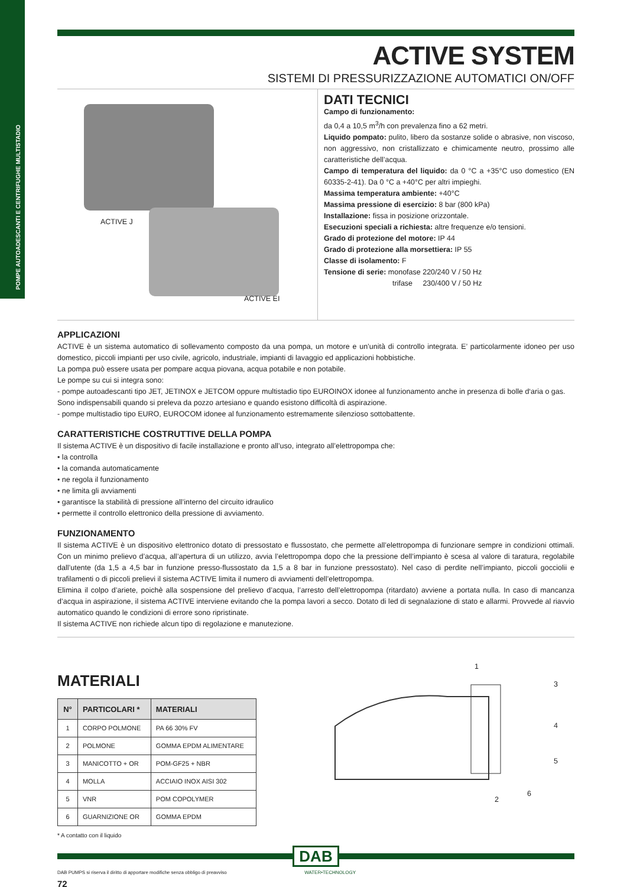POMPE AUTOADESCANTI E CENTRIFUGHE MULTISTADIO
ACTIVE SYSTEM
SISTEMI DI PRESSURIZZAZIONE AUTOMATICI ON/OFF
ACTIVE J
ACTIVE EI
DATI TECNICI
Campo di funzionamento:
da 0,4 a 10,5 m<sup>3</sup>/h con prevalenza fino a 62 metri.
Liquido pompato: pulito, libero da sostanze solide o abrasive, non viscoso, non aggressivo, non cristallizzato e chimicamente neutro, prossimo alle caratteristiche dell’acqua.
Campo di temperatura del liquido: da 0 °C a +35°C uso domestico (EN 60335-2-41). Da 0 °C a +40°C per altri impieghi.
Massima temperatura ambiente: +40°C
Massima pressione di esercizio: 8 bar (800 kPa)
Installazione: fissa in posizione orizzontale.
Esecuzioni speciali a richiesta: altre frequenze e/o tensioni.
Grado di protezione del motore: IP 44
Grado di protezione alla morsettiera: IP 55
Classe di isolamento: F
Tensione di serie: monofase 220/240 V / 50 Hz
trifase 230/400 V / 50 Hz
APPLICAZIONI
ACTIVE è un sistema automatico di sollevamento composto da una pompa, un motore e un’unità di controllo integrata. E’ particolarmente idoneo per uso domestico, piccoli impianti per uso civile, agricolo, industriale, impianti di lavaggio ed applicazioni hobbistiche.
La pompa può essere usata per pompare acqua piovana, acqua potabile e non potabile.
Le pompe su cui si integra sono:
- pompe autoadescanti tipo JET, JETINOX e JETCOM oppure multistadio tipo EUROINOX idonee al funzionamento anche in presenza di bolle d‘aria o gas. Sono indispensabili quando si preleva da pozzo artesiano e quando esistono difficoltà di aspirazione.
- pompe multistadio tipo EURO, EUROCOM idonee al funzionamento estremamente silenzioso sottobattente.
CARATTERISTICHE COSTRUTTIVE DELLA POMPA
Il sistema ACTIVE è un dispositivo di facile installazione e pronto all’uso, integrato all’elettropompa che:
• la controlla
• la comanda automaticamente
• ne regola il funzionamento
• ne limita gli avviamenti
• garantisce la stabilità di pressione all’interno del circuito idraulico
• permette il controllo elettronico della pressione di avviamento.
FUNZIONAMENTO
Il sistema ACTIVE è un dispositivo elettronico dotato di pressostato e flussostato, che permette all’elettropompa di funzionare sempre in condizioni ottimali. Con un minimo prelievo d’acqua, all’apertura di un utilizzo, avvia l’elettropompa dopo che la pressione dell’impianto è scesa al valore di taratura, regolabile dall’utente (da 1,5 a 4,5 bar in funzione presso-flussostato da 1,5 a 8 bar in funzione pressostato). Nel caso di perdite nell’impianto, piccoli gocciolii e trafilamenti o di piccoli prelievi il sistema ACTIVE limita il numero di avviamenti dell’elettropompa.
Elimina il colpo d’ariete, poichè alla sospensione del prelievo d’acqua, l’arresto dell’elettropompa (ritardato) avviene a portata nulla. In caso di mancanza d’acqua in aspirazione, il sistema ACTIVE interviene evitando che la pompa lavori a secco. Dotato di led di segnalazione di stato e allarmi. Provvede al riavvio automatico quando le condizioni di errore sono ripristinate.
Il sistema ACTIVE non richiede alcun tipo di regolazione e manutezione.
MATERIALI
| N° | PARTICOLARI * | MATERIALI |
| --- | --- | --- |
| 1 | CORPO POLMONE | PA 66 30% FV |
| 2 | POLMONE | GOMMA EPDM ALIMENTARE |
| 3 | MANICOTTO + OR | POM-GF25 + NBR |
| 4 | MOLLA | ACCIAIO INOX AISI 302 |
| 5 | VNR | POM COPOLYMER |
| 6 | GUARNIZIONE OR | GOMMA EPDM |
* A contatto con il liquido
1
3
4
5
6
2
DAB
DAB PUMPS si riserva il diritto di apportare modifiche senza obbligo di preavviso WATER•TECHNOLOGY
72